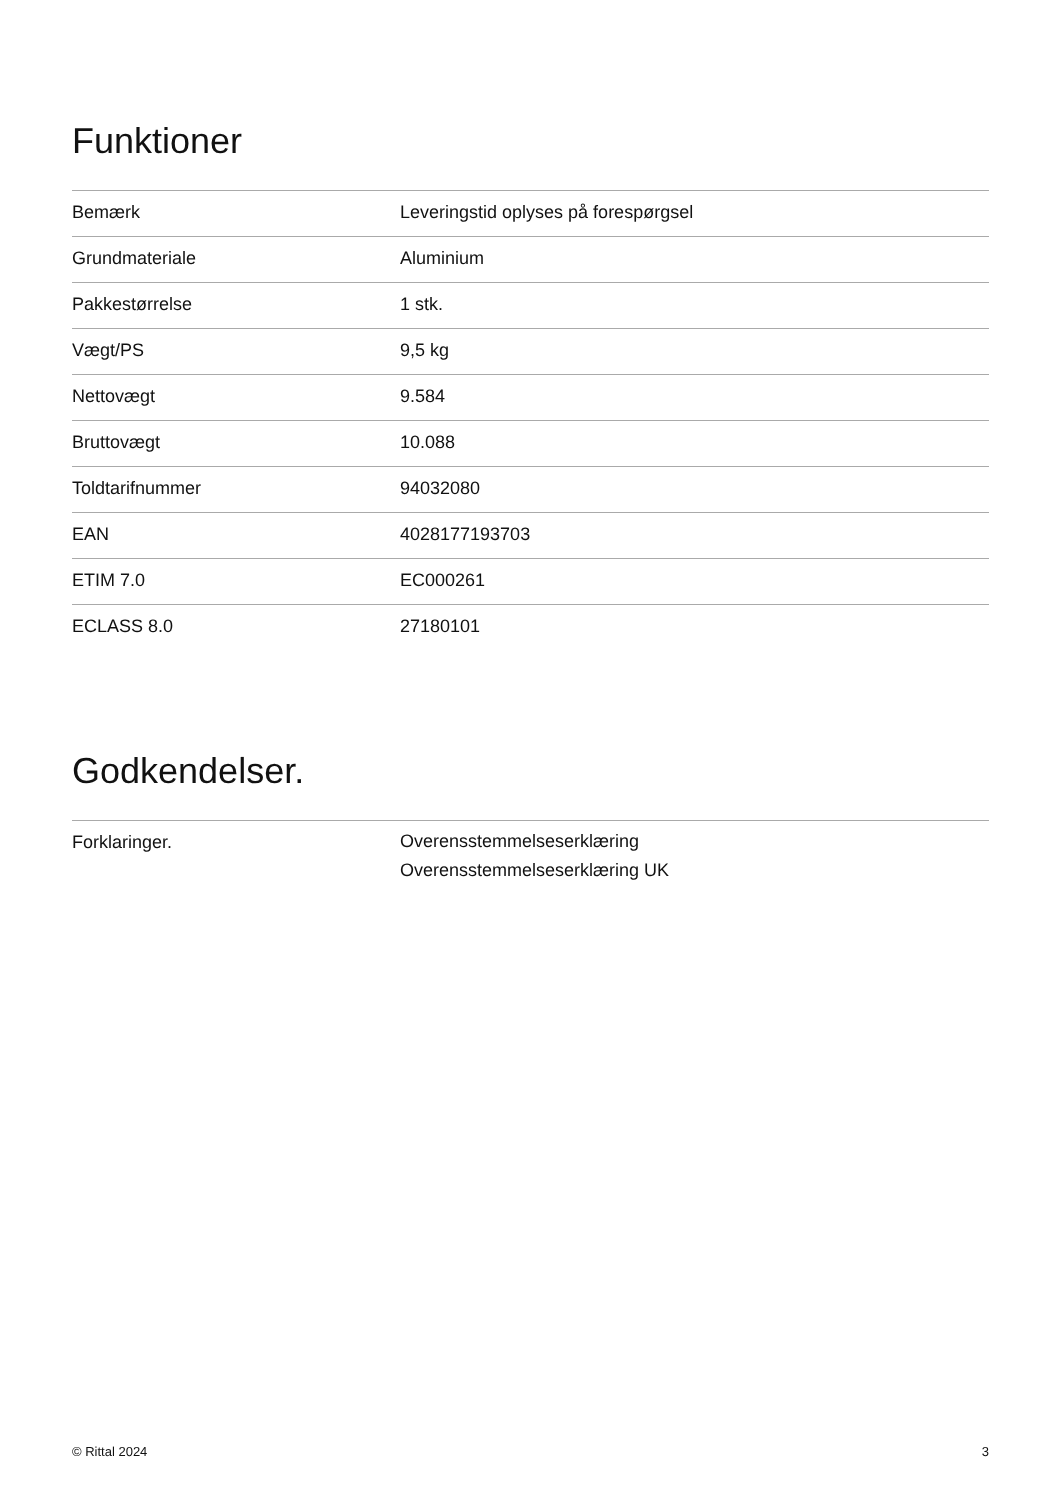Funktioner
| Bemærk | Leveringstid oplyses på forespørgsel |
| Grundmateriale | Aluminium |
| Pakkestørrelse | 1 stk. |
| Vægt/PS | 9,5 kg |
| Nettovægt | 9.584 |
| Bruttovægt | 10.088 |
| Toldtarifnummer | 94032080 |
| EAN | 4028177193703 |
| ETIM 7.0 | EC000261 |
| ECLASS 8.0 | 27180101 |
Godkendelser.
| Forklaringer. | Overensstemmelseserklæring Overensstemmelseserklæring UK |
© Rittal 2024 3